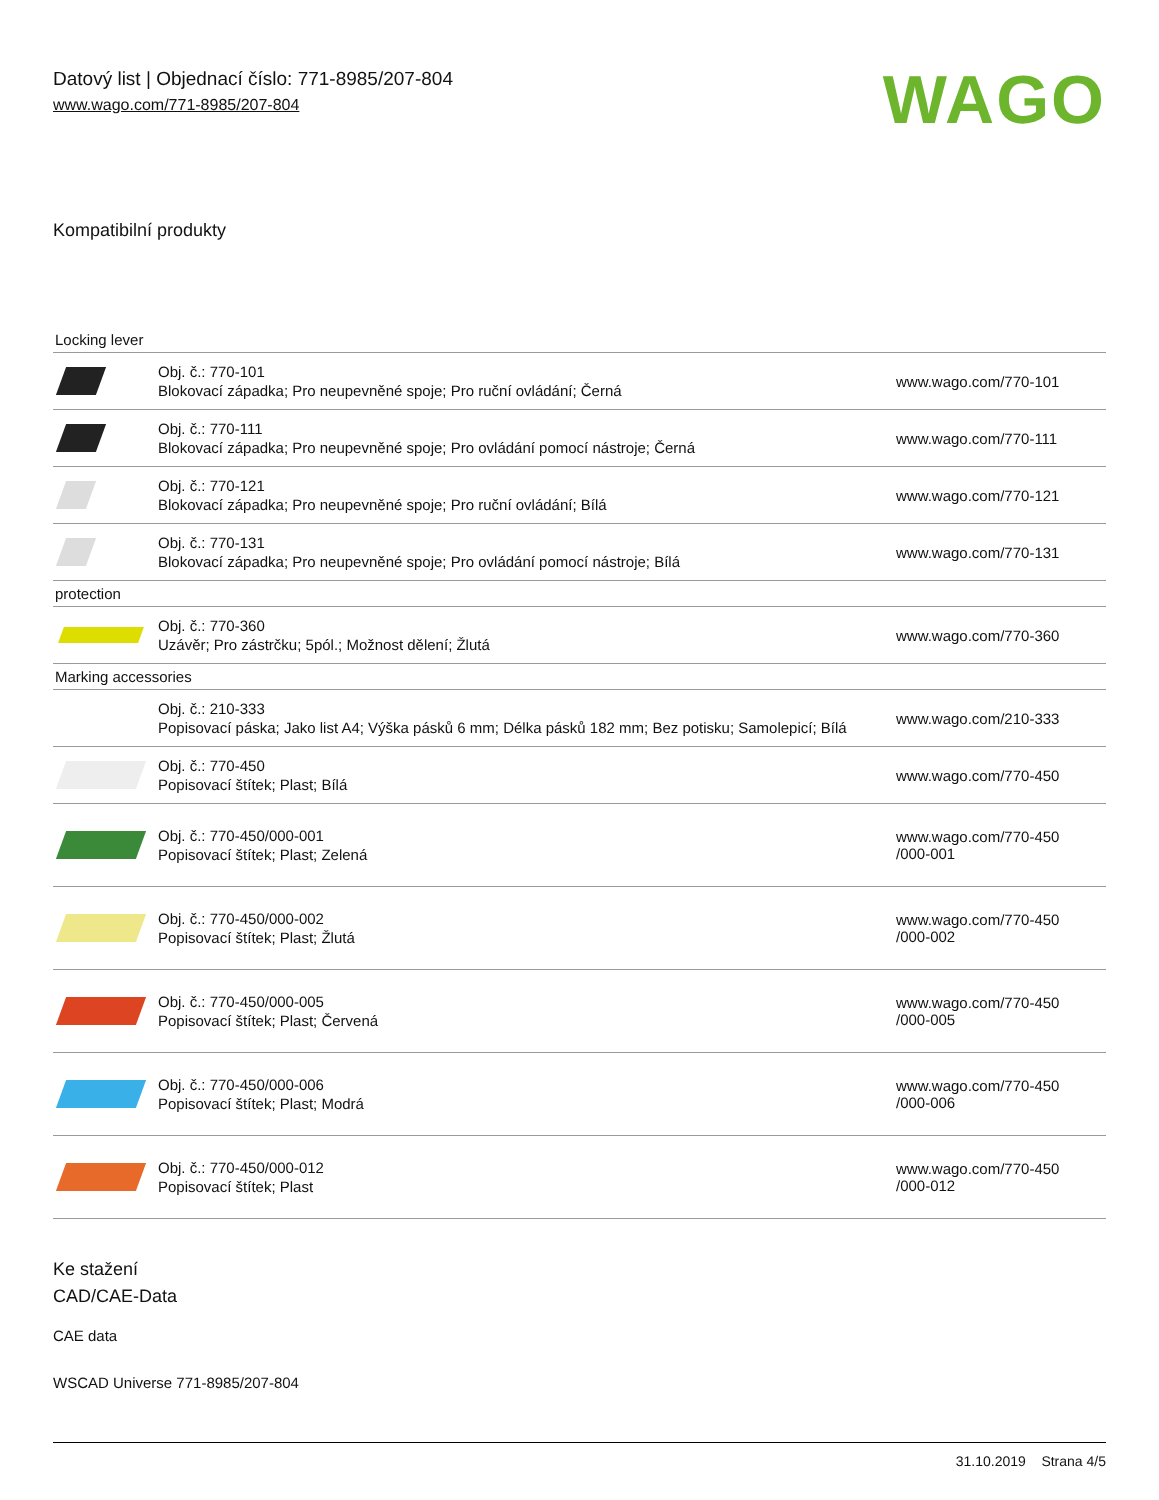Datový list | Objednací číslo: 771-8985/207-804
www.wago.com/771-8985/207-804
WAGO
Kompatibilní produkty
| Locking lever | | |
| | Obj. č.: 770-101 Blokovací západka; Pro neupevněné spoje; Pro ruční ovládání; Černá | www.wago.com/770-101 |
| | Obj. č.: 770-111 Blokovací západka; Pro neupevněné spoje; Pro ovládání pomocí nástroje; Černá | www.wago.com/770-111 |
| | Obj. č.: 770-121 Blokovací západka; Pro neupevněné spoje; Pro ruční ovládání; Bílá | www.wago.com/770-121 |
| | Obj. č.: 770-131 Blokovací západka; Pro neupevněné spoje; Pro ovládání pomocí nástroje; Bílá | www.wago.com/770-131 |
| protection | | |
| | Obj. č.: 770-360 Uzávěr; Pro zástrčku; 5pól.; Možnost dělení; Žlutá | www.wago.com/770-360 |
| Marking accessories | | |
| | Obj. č.: 210-333 Popisovací páska; Jako list A4; Výška pásků 6 mm; Délka pásků 182 mm; Bez potisku; Samolepicí; Bílá | www.wago.com/210-333 |
| | Obj. č.: 770-450 Popisovací štítek; Plast; Bílá | www.wago.com/770-450 |
| | Obj. č.: 770-450/000-001 Popisovací štítek; Plast; Zelená | www.wago.com/770-450 /000-001 |
| | Obj. č.: 770-450/000-002 Popisovací štítek; Plast; Žlutá | www.wago.com/770-450 /000-002 |
| | Obj. č.: 770-450/000-005 Popisovací štítek; Plast; Červená | www.wago.com/770-450 /000-005 |
| | Obj. č.: 770-450/000-006 Popisovací štítek; Plast; Modrá | www.wago.com/770-450 /000-006 |
| | Obj. č.: 770-450/000-012 Popisovací štítek; Plast | www.wago.com/770-450 /000-012 |
Ke stažení
CAD/CAE-Data
CAE data
WSCAD Universe 771-8985/207-804
31.10.2019 Strana 4/5